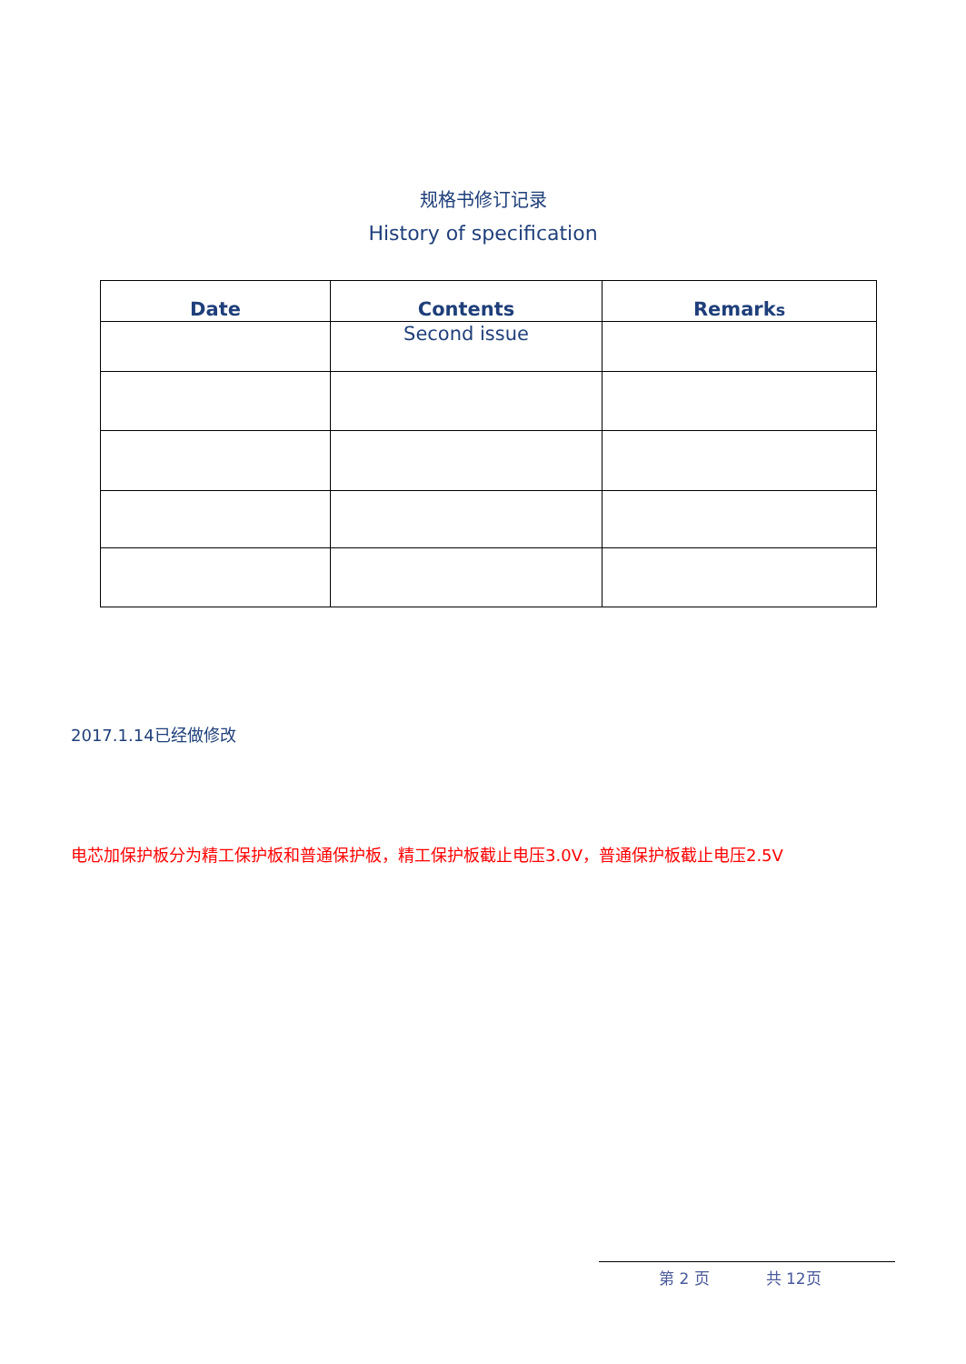规格书修订记录
History of specification
| Date | Contents | Remark s |
| --- | --- | --- |
| | Second issue | |
2017.1.14已经做修改
电芯加保护板分为精工保护板和普通保护板，精工保护板截止电压3.0V，普通保护板截止电压2.5V
第 2 页 共 12页